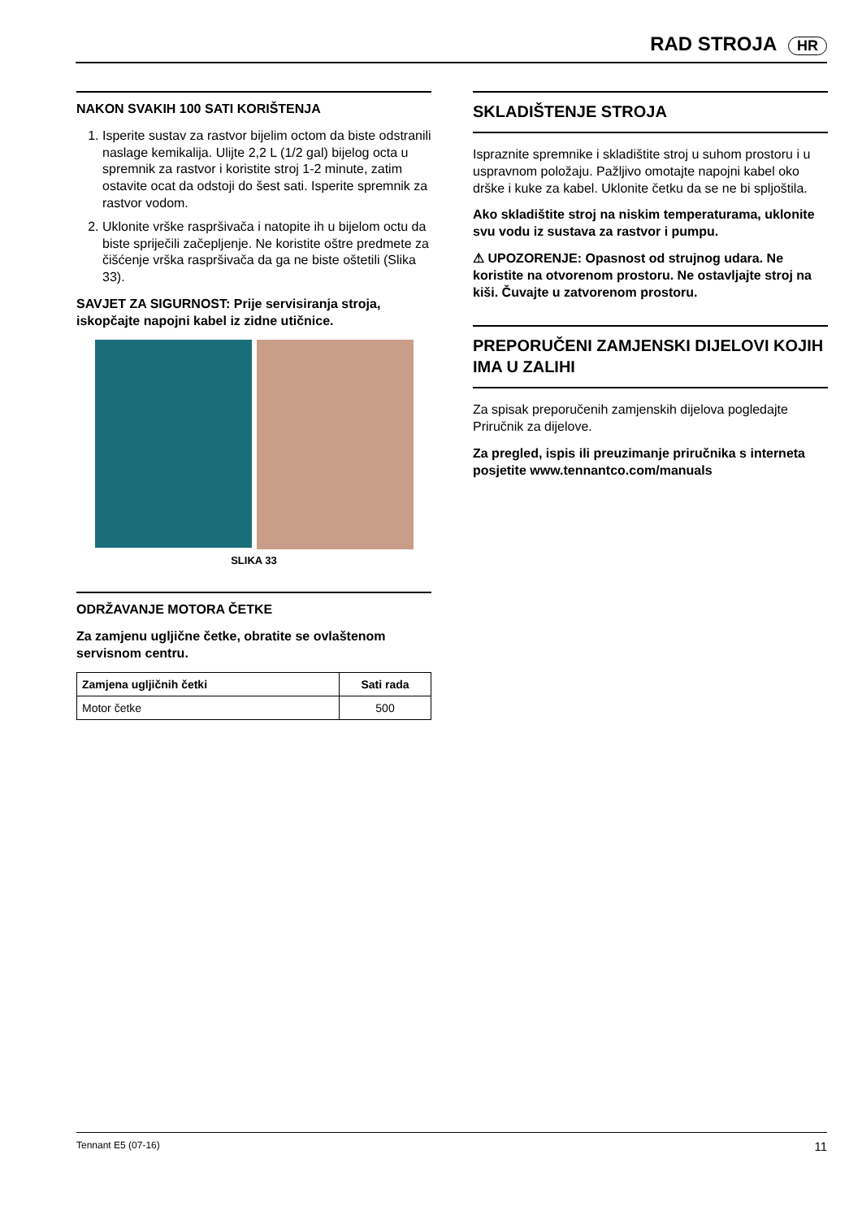RAD STROJA HR
NAKON SVAKIH 100 SATI KORIŠTENJA
1. Isperite sustav za rastvor bijelim octom da biste odstranili naslage kemikalija. Ulijte 2,2 L (1/2 gal) bijelog octa u spremnik za rastvor i koristite stroj 1-2 minute, zatim ostavite ocat da odstoji do šest sati. Isperite spremnik za rastvor vodom.
2. Uklonite vrške raspršivača i natopite ih u bijelom octu da biste spriječili začepljenje. Ne koristite oštre predmete za čišćenje vrška raspršivača da ga ne biste oštetili (Slika 33).
SAVJET ZA SIGURNOST: Prije servisiranja stroja, iskopčajte napojni kabel iz zidne utičnice.
SLIKA 33
ODRŽAVANJE MOTORA ČETKE
Za zamjenu ugljične četke, obratite se ovlaštenom servisnom centru.
| Zamjena ugljičnih četki | Sati rada |
| --- | --- |
| Motor četke | 500 |
SKLADIŠTENJE STROJA
Ispraznite spremnike i skladištite stroj u suhom prostoru i u uspravnom položaju. Pažljivo omotajte napojni kabel oko drške i kuke za kabel. Uklonite četku da se ne bi spljoštila.
Ako skladištite stroj na niskim temperaturama, uklonite svu vodu iz sustava za rastvor i pumpu.
⚠ UPOZORENJE: Opasnost od strujnog udara. Ne koristite na otvorenom prostoru. Ne ostavljajte stroj na kiši. Čuvajte u zatvorenom prostoru.
PREPORUČENI ZAMJENSKI DIJELOVI KOJIH IMA U ZALIHI
Za spisak preporučenih zamjenskih dijelova pogledajte Priručnik za dijelove.
Za pregled, ispis ili preuzimanje priručnika s interneta posjetite www.tennantco.com/manuals
Tennant E5 (07-16) 11